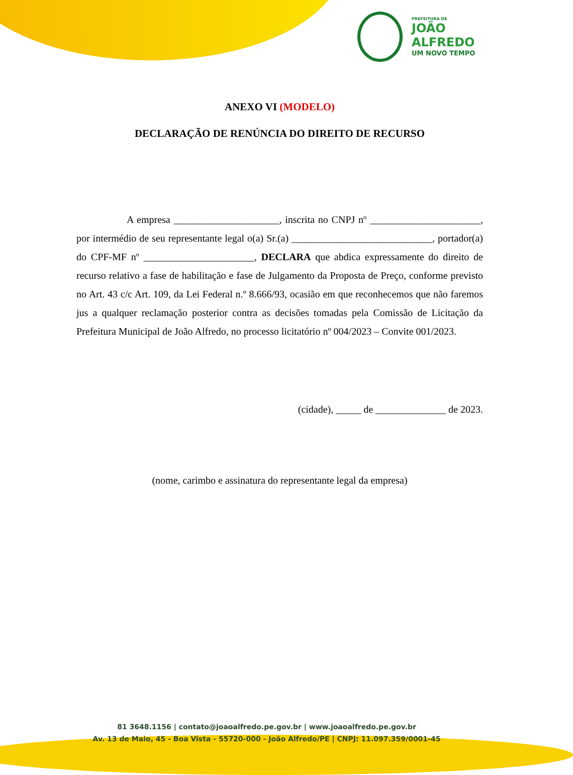PREFEITURA DE
JOÃO
ALFREDO
UM NOVO TEMPO
ANEXO VI (MODELO)
DECLARAÇÃO DE RENÚNCIA DO DIREITO DE RECURSO
A empresa _____________________, inscrita no CNPJ nº ______________________, por intermédio de seu representante legal o(a) Sr.(a) ____________________________, portador(a) do CPF-MF nº ______________________, DECLARA que abdica expressamente do direito de recurso relativo a fase de habilitação e fase de Julgamento da Proposta de Preço, conforme previsto no Art. 43 c/c Art. 109, da Lei Federal n.º 8.666/93, ocasião em que reconhecemos que não faremos jus a qualquer reclamação posterior contra as decisões tomadas pela Comissão de Licitação da Prefeitura Municipal de João Alfredo, no processo licitatório nº 004/2023 – Convite 001/2023.
(cidade), _____ de ______________ de 2023.
(nome, carimbo e assinatura do representante legal da empresa)
81 3648.1156 | contato@joaoalfredo.pe.gov.br | www.joaoalfredo.pe.gov.br
Av. 13 de Maio, 45 - Boa Vista - 55720-000 - João Alfredo/PE | CNPJ: 11.097.359/0001-45